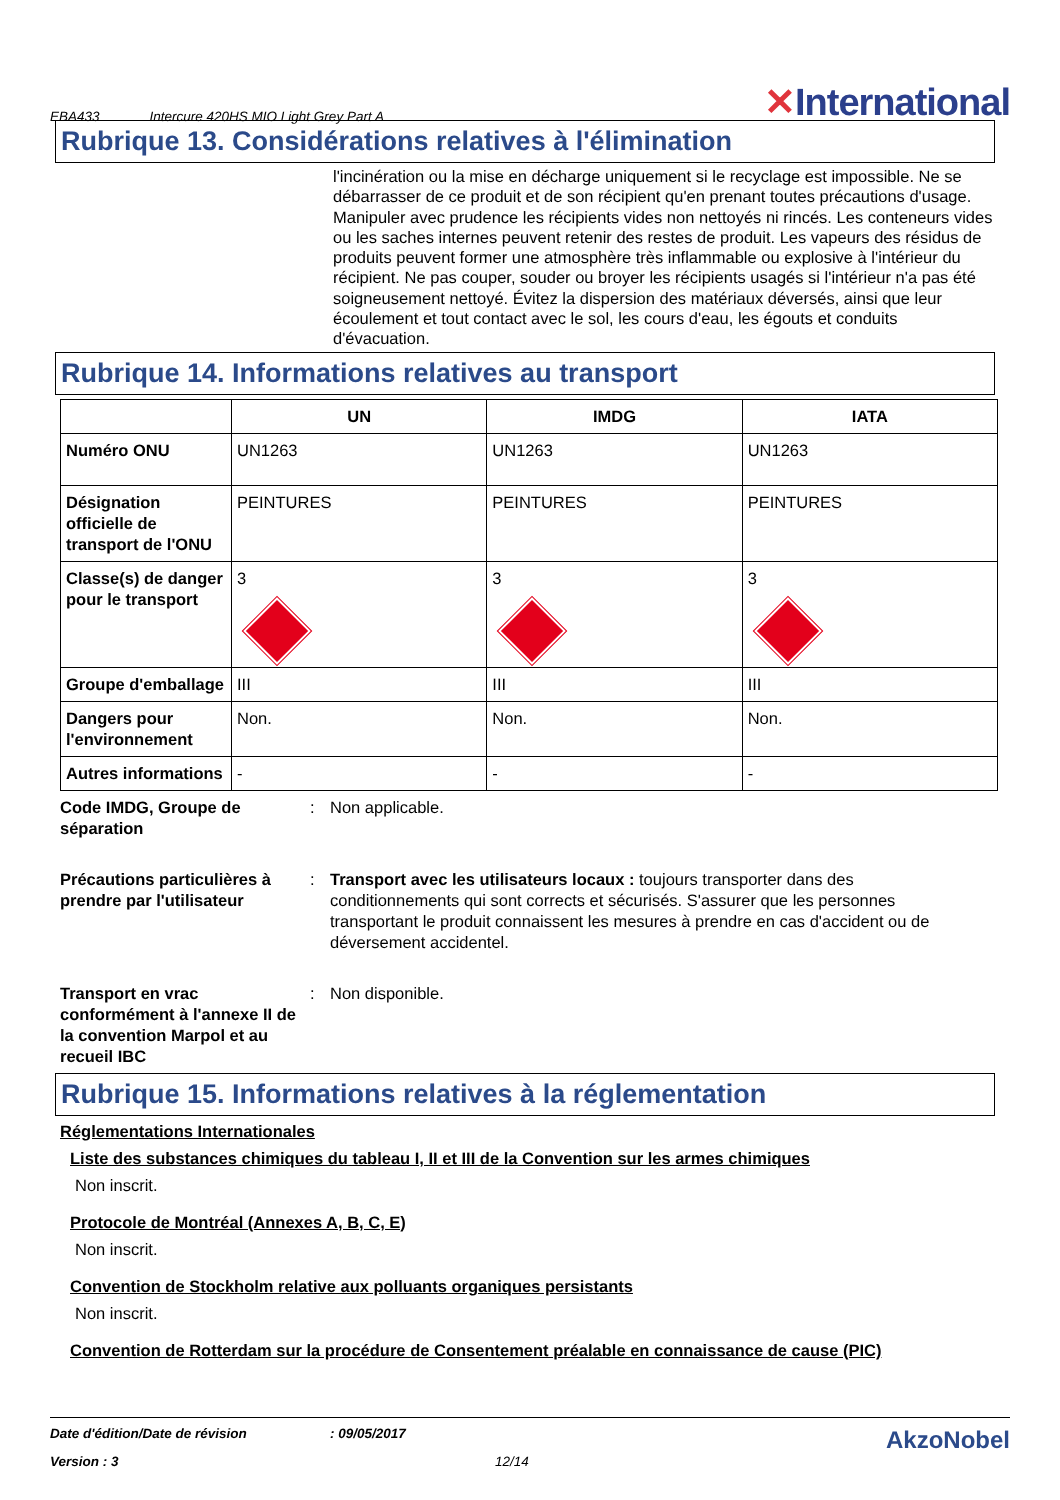EBA433 Intercure 420HS MIO Light Grey Part A ✕International
Rubrique 13. Considérations relatives à l'élimination
l'incinération ou la mise en décharge uniquement si le recyclage est impossible. Ne se débarrasser de ce produit et de son récipient qu'en prenant toutes précautions d'usage. Manipuler avec prudence les récipients vides non nettoyés ni rincés. Les conteneurs vides ou les saches internes peuvent retenir des restes de produit. Les vapeurs des résidus de produits peuvent former une atmosphère très inflammable ou explosive à l'intérieur du récipient. Ne pas couper, souder ou broyer les récipients usagés si l'intérieur n'a pas été soigneusement nettoyé. Évitez la dispersion des matériaux déversés, ainsi que leur écoulement et tout contact avec le sol, les cours d'eau, les égouts et conduits d'évacuation.
Rubrique 14. Informations relatives au transport
| | UN | IMDG | IATA |
| --- | --- | --- | --- |
| Numéro ONU | UN1263 | UN1263 | UN1263 |
| Désignation officielle de transport de l'ONU | PEINTURES | PEINTURES | PEINTURES |
| Classe(s) de danger pour le transport | 3 | 3 | 3 |
| Groupe d'emballage | III | III | III |
| Dangers pour l'environnement | Non. | Non. | Non. |
| Autres informations | - | - | - |
Code IMDG, Groupe de séparation
: Non applicable.
Précautions particulières à prendre par l'utilisateur
: Transport avec les utilisateurs locaux : toujours transporter dans des conditionnements qui sont corrects et sécurisés. S'assurer que les personnes transportant le produit connaissent les mesures à prendre en cas d'accident ou de déversement accidentel.
Transport en vrac conformément à l'annexe II de la convention Marpol et au recueil IBC
: Non disponible.
Rubrique 15. Informations relatives à la réglementation
Réglementations Internationales
Liste des substances chimiques du tableau I, II et III de la Convention sur les armes chimiques
Non inscrit.
Protocole de Montréal (Annexes A, B, C, E)
Non inscrit.
Convention de Stockholm relative aux polluants organiques persistants
Non inscrit.
Convention de Rotterdam sur la procédure de Consentement préalable en connaissance de cause (PIC)
Date d'édition/Date de révision: 09/05/2017 AkzoNobel
Version : 3 12/14